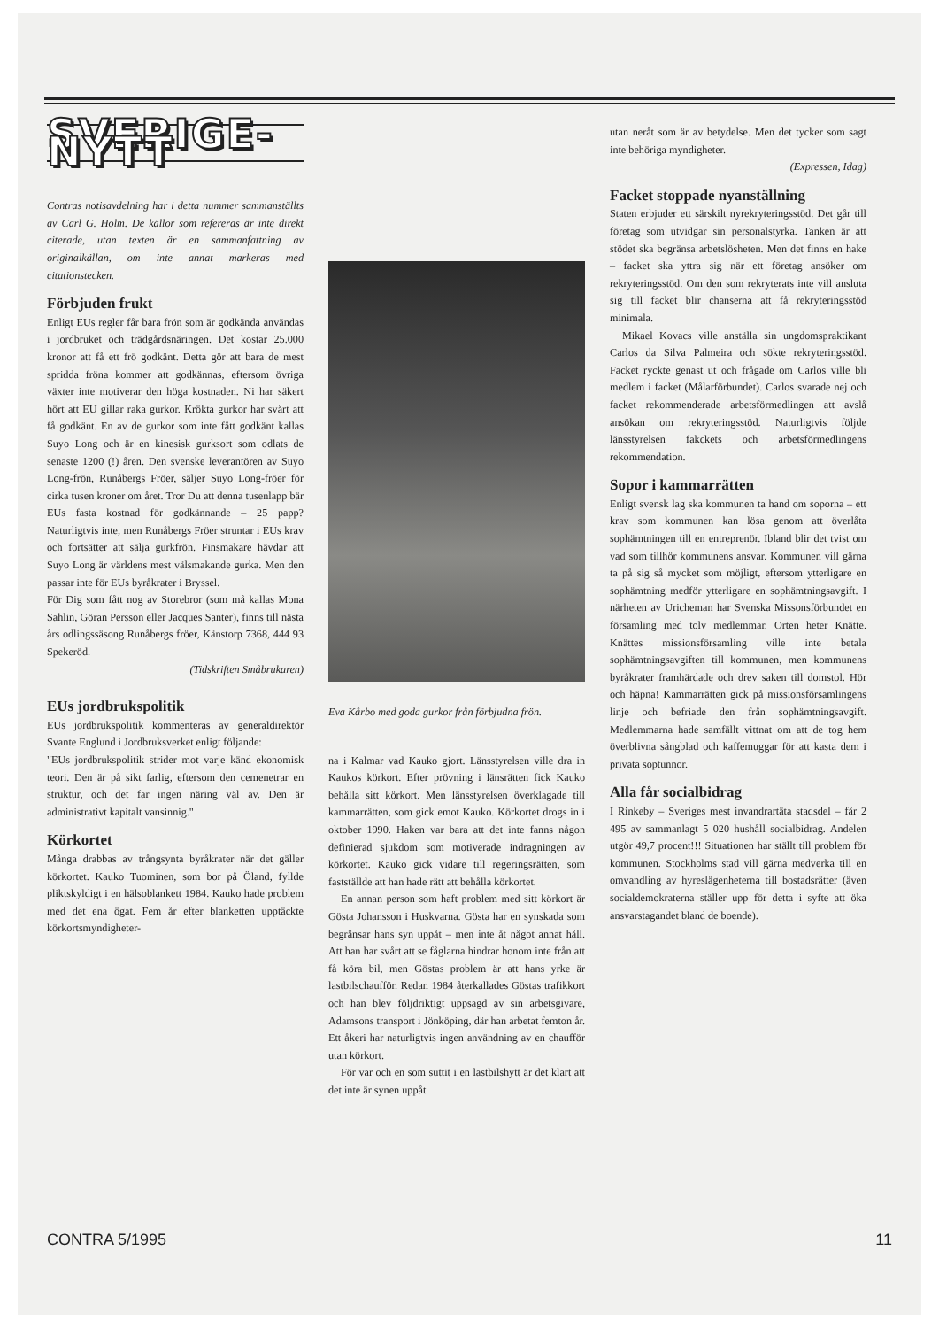SVERIGE-NYTT
Contras notisavdelning har i detta nummer sammanställts av Carl G. Holm. De källor som refereras är inte direkt citerade, utan texten är en sammanfattning av originalkällan, om inte annat markeras med citationstecken.
Förbjuden frukt
Enligt EUs regler får bara frön som är godkända användas i jordbruket och trädgårdsnäringen. Det kostar 25.000 kronor att få ett frö godkänt. Detta gör att bara de mest spridda fröna kommer att godkännas, eftersom övriga växter inte motiverar den höga kostnaden. Ni har säkert hört att EU gillar raka gurkor. Krökta gurkor har svårt att få godkänt. En av de gurkor som inte fått godkänt kallas Suyo Long och är en kinesisk gurksort som odlats de senaste 1200 (!) åren. Den svenske leverantören av Suyo Long-frön, Runåbergs Fröer, säljer Suyo Long-fröer för cirka tusen kroner om året. Tror Du att denna tusenlapp bär EUs fasta kostnad för godkännande – 25 papp? Naturligtvis inte, men Runåbergs Fröer struntar i EUs krav och fortsätter att sälja gurkfrön. Finsmakare hävdar att Suyo Long är världens mest välsmakande gurka. Men den passar inte för EUs byråkrater i Bryssel.
För Dig som fått nog av Storebror (som må kallas Mona Sahlin, Göran Persson eller Jacques Santer), finns till nästa års odlingssäsong Runåbergs fröer, Känstorp 7368, 444 93 Spekeröd.
(Tidskriften Småbrukaren)
EUs jordbrukspolitik
EUs jordbrukspolitik kommenteras av generaldirektör Svante Englund i Jordbruksverket enligt följande:
"EUs jordbrukspolitik strider mot varje känd ekonomisk teori. Den är på sikt farlig, eftersom den cemenetrar en struktur, och det far ingen näring väl av. Den är administrativt kapitalt vansinnig."
Körkortet
Många drabbas av trångsynta byråkrater när det gäller körkortet. Kauko Tuominen, som bor på Öland, fyllde pliktskyldigt i en hälsoblankett 1984. Kauko hade problem med det ena ögat. Fem år efter blanketten upptäckte körkortsmyndigheter-
Eva Kårbo med goda gurkor från förbjudna frön.
na i Kalmar vad Kauko gjort. Länsstyrelsen ville dra in Kaukos körkort. Efter prövning i länsrätten fick Kauko behålla sitt körkort. Men länsstyrelsen överklagade till kammarrätten, som gick emot Kauko. Körkortet drogs in i oktober 1990. Haken var bara att det inte fanns någon definierad sjukdom som motiverade indragningen av körkortet. Kauko gick vidare till regeringsrätten, som fastställde att han hade rätt att behålla körkortet.
En annan person som haft problem med sitt körkort är Gösta Johansson i Huskvarna. Gösta har en synskada som begränsar hans syn uppåt – men inte åt något annat håll. Att han har svårt att se fåglarna hindrar honom inte från att få köra bil, men Göstas problem är att hans yrke är lastbilschaufför. Redan 1984 återkallades Göstas trafikkort och han blev följdriktigt uppsagd av sin arbetsgivare, Adamsons transport i Jönköping, där han arbetat femton år. Ett åkeri har naturligtvis ingen användning av en chaufför utan körkort.
För var och en som suttit i en lastbilshytt är det klart att det inte är synen uppåt
utan neråt som är av betydelse. Men det tycker som sagt inte behöriga myndigheter.
(Expressen, Idag)
Facket stoppade nyanställning
Staten erbjuder ett särskilt nyrekryteringsstöd. Det går till företag som utvidgar sin personalstyrka. Tanken är att stödet ska begränsa arbetslösheten. Men det finns en hake – facket ska yttra sig när ett företag ansöker om rekryteringsstöd. Om den som rekryterats inte vill ansluta sig till facket blir chanserna att få rekryteringsstöd minimala.
Mikael Kovacs ville anställa sin ungdomspraktikant Carlos da Silva Palmeira och sökte rekryteringsstöd. Facket ryckte genast ut och frågade om Carlos ville bli medlem i facket (Målarförbundet). Carlos svarade nej och facket rekommenderade arbetsförmedlingen att avslå ansökan om rekryteringsstöd. Naturligtvis följde länsstyrelsen fakckets och arbetsförmedlingens rekommendation.
Sopor i kammarrätten
Enligt svensk lag ska kommunen ta hand om soporna – ett krav som kommunen kan lösa genom att överlåta sophämtningen till en entreprenör. Ibland blir det tvist om vad som tillhör kommunens ansvar. Kommunen vill gärna ta på sig så mycket som möjligt, eftersom ytterligare en sophämtning medför ytterligare en sophämtningsavgift. I närheten av Uricheman har Svenska Missonsförbundet en församling med tolv medlemmar. Orten heter Knätte. Knättes missionsförsamling ville inte betala sophämtningsavgiften till kommunen, men kommunens byråkrater framhärdade och drev saken till domstol. Hör och häpna! Kammarrätten gick på missionsförsamlingens linje och befriade den från sophämtningsavgift. Medlemmarna hade samfällt vittnat om att de tog hem överblivna sångblad och kaffemuggar för att kasta dem i privata soptunnor.
Alla får socialbidrag
I Rinkeby – Sveriges mest invandrartäta stadsdel – får 2 495 av sammanlagt 5 020 hushåll socialbidrag. Andelen utgör 49,7 procent!!! Situationen har ställt till problem för kommunen. Stockholms stad vill gärna medverka till en omvandling av hyreslägenheterna till bostadsrätter (även socialdemokraterna ställer upp för detta i syfte att öka ansvarstagandet bland de boende).
CONTRA 5/1995 11